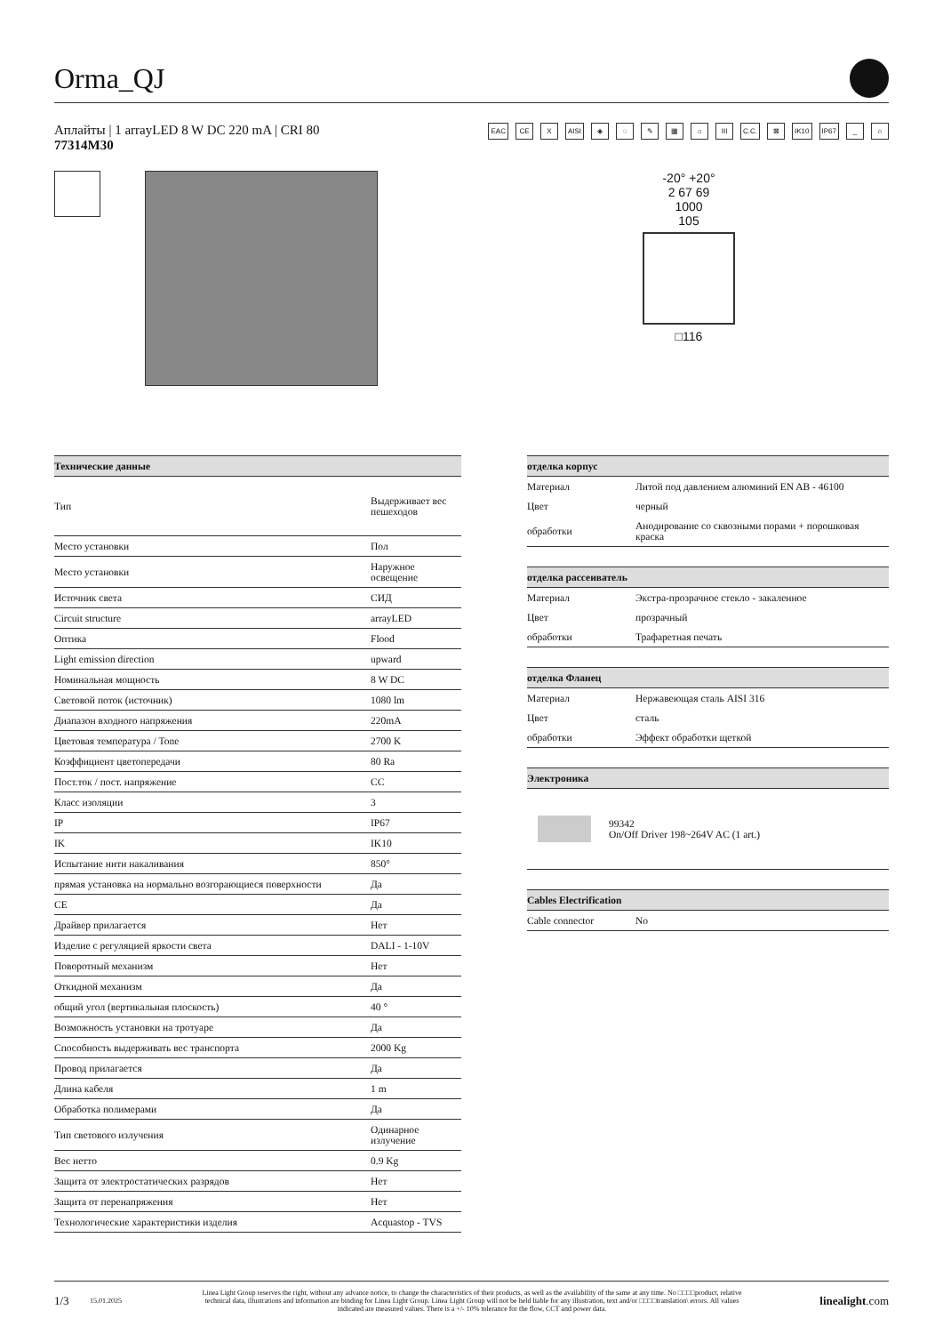Orma_QJ
Аплайты | 1 arrayLED 8 W DC 220 mA | CRI 80
77314M30
EAC CE X AISI ◈ ◌ ✎ ▦ ☼ III C.C. ⊠ IK10 IP67 _ ⌂
-20° +20°
2 67 69
1000
105
□116
| Технические данные | |
| --- | --- |
| Тип | Выдерживает вес пешеходов |
| Место установки | Пол |
| Место установки | Наружное освещение |
| Источник света | СИД |
| Circuit structure | arrayLED |
| Оптика | Flood |
| Light emission direction | upward |
| Номинальная мощность | 8 W DC |
| Световой поток (источник) | 1080 lm |
| Диапазон входного напряжения | 220mA |
| Цветовая температура / Tone | 2700 K |
| Коэффициент цветопередачи | 80 Ra |
| Пост.ток / пост. напряжение | CC |
| Класс изоляции | 3 |
| IP | IP67 |
| IK | IK10 |
| Испытание нити накаливания | 850° |
| прямая установка на нормально возгорающиеся поверхности | Да |
| CE | Да |
| Драйвер прилагается | Нет |
| Изделие с регуляцией яркости света | DALI - 1-10V |
| Поворотный механизм | Нет |
| Откидной механизм | Да |
| общий угол (вертикальная плоскость) | 40 ° |
| Возможность установки на тротуаре | Да |
| Способность выдерживать вес транспорта | 2000 Kg |
| Провод прилагается | Да |
| Длина кабеля | 1 m |
| Обработка полимерами | Да |
| Тип светового излучения | Одинарное излучение |
| Вес нетто | 0.9 Kg |
| Защита от электростатических разрядов | Нет |
| Защита от перенапряжения | Нет |
| Технологические характеристики изделия | Acquastop - TVS |
| отделка корпус | |
| --- | --- |
| Материал | Литой под давлением алюминий EN AB - 46100 |
| Цвет | черный |
| обработки | Анодирование со сквозными порами + порошковая краска |
| отделка рассеиватель | |
| --- | --- |
| Материал | Экстра-прозрачное стекло - закаленное |
| Цвет | прозрачный |
| обработки | Трафаретная печать |
| отделка Фланец | |
| --- | --- |
| Материал | Нержавеющая сталь AISI 316 |
| Цвет | сталь |
| обработки | Эффект обработки щеткой |
| Электроника | |
| --- | --- |
| | 99342 On/Off Driver 198~264V AC (1 art.) |
| Cables Electrification | |
| --- | --- |
| Cable connector | No |
1/3 15.01.2025 Linea Light Group reserves the right, without any advance notice, to change the characteristics of their products, as well as the availability of the same at any time. No □□□□product, relative technical data, illustrations and information are binding for Linea Light Group. Linea Light Group will not be held liable for any illustration, text and/or □□□□translation\ errors. All values indicated are measured values. There is a +/- 10% tolerance for the flow, CCT and power data. linealight.com